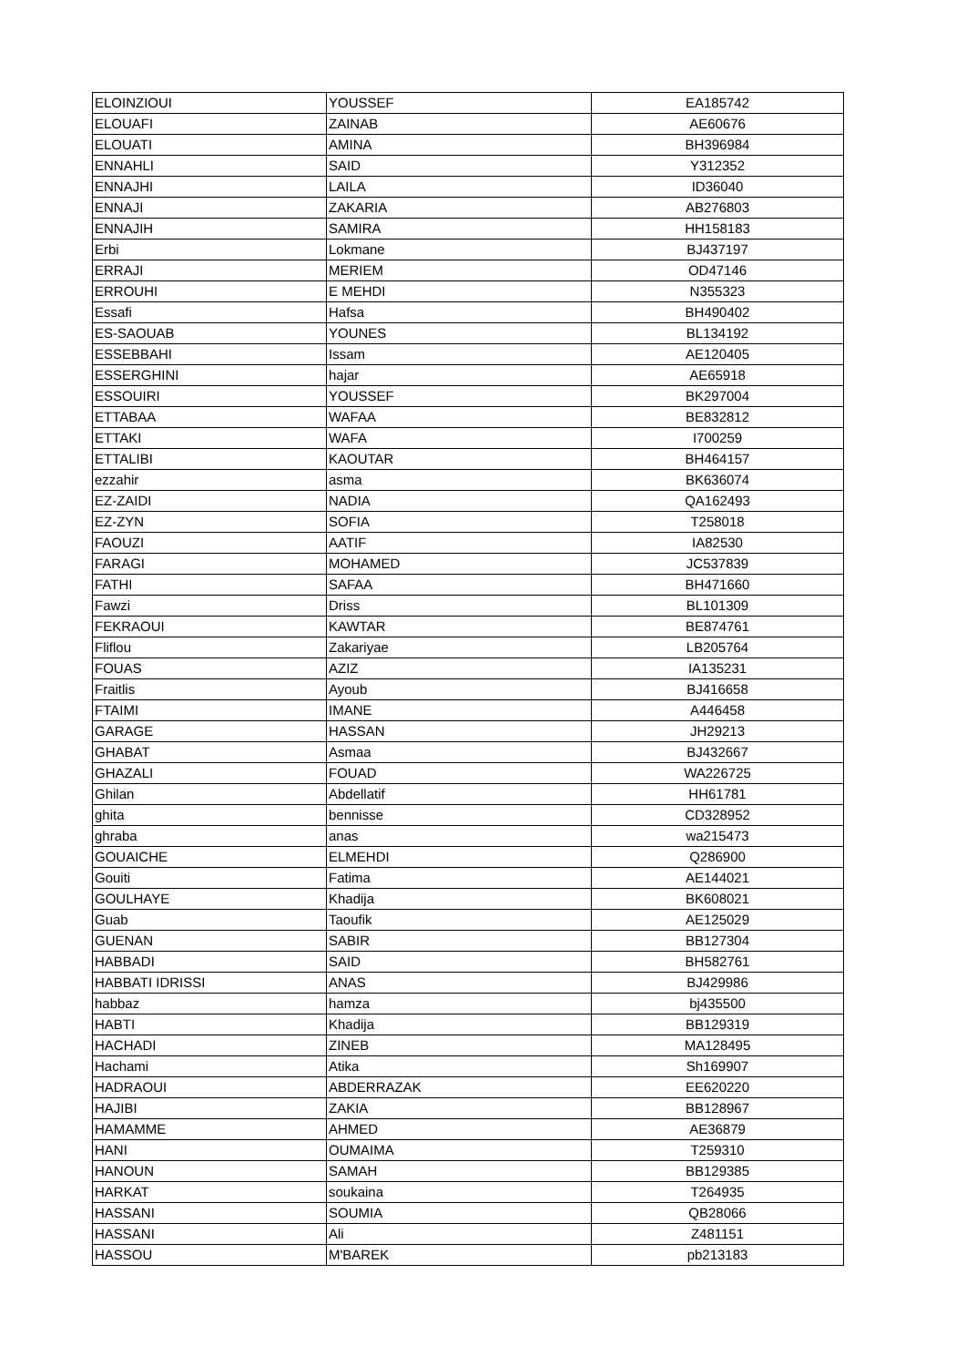| ELOINZIOUI | YOUSSEF | EA185742 |
| ELOUAFI | ZAINAB | AE60676 |
| ELOUATI | AMINA | BH396984 |
| ENNAHLI | SAID | Y312352 |
| ENNAJHI | LAILA | ID36040 |
| ENNAJI | ZAKARIA | AB276803 |
| ENNAJIH | SAMIRA | HH158183 |
| Erbi | Lokmane | BJ437197 |
| ERRAJI | MERIEM | OD47146 |
| ERROUHI | E MEHDI | N355323 |
| Essafi | Hafsa | BH490402 |
| ES-SAOUAB | YOUNES | BL134192 |
| ESSEBBAHI | Issam | AE120405 |
| ESSERGHINI | hajar | AE65918 |
| ESSOUIRI | YOUSSEF | BK297004 |
| ETTABAA | WAFAA | BE832812 |
| ETTAKI | WAFA | I700259 |
| ETTALIBI | KAOUTAR | BH464157 |
| ezzahir | asma | BK636074 |
| EZ-ZAIDI | NADIA | QA162493 |
| EZ-ZYN | SOFIA | T258018 |
| FAOUZI | AATIF | IA82530 |
| FARAGI | MOHAMED | JC537839 |
| FATHI | SAFAA | BH471660 |
| Fawzi | Driss | BL101309 |
| FEKRAOUI | KAWTAR | BE874761 |
| Fliflou | Zakariyae | LB205764 |
| FOUAS | AZIZ | IA135231 |
| Fraitlis | Ayoub | BJ416658 |
| FTAIMI | IMANE | A446458 |
| GARAGE | HASSAN | JH29213 |
| GHABAT | Asmaa | BJ432667 |
| GHAZALI | FOUAD | WA226725 |
| Ghilan | Abdellatif | HH61781 |
| ghita | bennisse | CD328952 |
| ghraba | anas | wa215473 |
| GOUAICHE | ELMEHDI | Q286900 |
| Gouiti | Fatima | AE144021 |
| GOULHAYE | Khadija | BK608021 |
| Guab | Taoufik | AE125029 |
| GUENAN | SABIR | BB127304 |
| HABBADI | SAID | BH582761 |
| HABBATI IDRISSI | ANAS | BJ429986 |
| habbaz | hamza | bj435500 |
| HABTI | Khadija | BB129319 |
| HACHADI | ZINEB | MA128495 |
| Hachami | Atika | Sh169907 |
| HADRAOUI | ABDERRAZAK | EE620220 |
| HAJIBI | ZAKIA | BB128967 |
| HAMAMME | AHMED | AE36879 |
| HANI | OUMAIMA | T259310 |
| HANOUN | SAMAH | BB129385 |
| HARKAT | soukaina | T264935 |
| HASSANI | SOUMIA | QB28066 |
| HASSANI | Ali | Z481151 |
| HASSOU | M'BAREK | pb213183 |